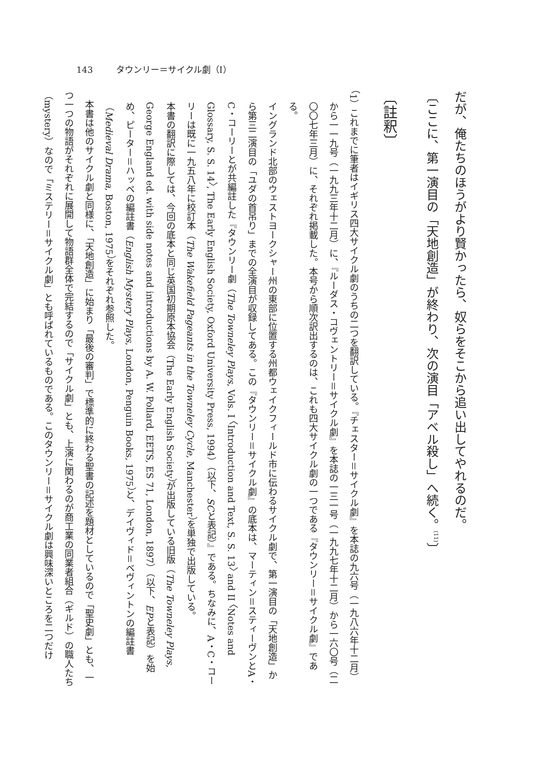143 タウンリー＝サイクル劇（I）
だが、俺たちのほうがより賢かったら、奴らをそこから追い出してやれるのだ。
〔ここに、第一演目の「天地創造」が終わり、次の演目「アベル殺し」へ続く。<sup>(11)</sup>〕
〔註釈〕
（1）これまでに筆者はイギリス四大サイクル劇のうちの二つを翻訳している。『チェスター＝サイクル劇』を本誌の九六号（一九八六年十二月）から一一九号（一九九三年十二月）に、『ルーダス・コヴェントリー＝サイクル劇』を本誌の一三一号（一九九七年十二月）から一六〇号（二〇〇七年三月）に、それぞれ掲載した。本号から順次訳出するのは、これも四大サイクル劇の一つである『タウンリー＝サイクル劇』である。
イングランド北部のウェストヨークシャー州の東部に位置する州都ウェイクフィールド市に伝わるサイクル劇で、第一演目の「天地創造」から第三二演目の「ユダの首吊り」までの全演目が収録してある。この『タウンリー＝サイクル劇』の底本は、マーティン＝スティーヴンとA・C・コーリーとが共編註した『タウンリー劇（The Towneley Plays, Vols. I 〈Introduction and Text, S. S. 13〉 and II 〈Notes and Glossary, S. S. 14〉, The Early English Society, Oxford University Press, 1994）（以下、SCと表記）』である。ちなみに、A・C・コーリーは既に一九五八年に校訂本（The Wakefield Pageants in the Towneley Cycle, Manchester）を単独で出版している。
本書の翻訳に際しては、今回の底本と同じ英国初期原本協会（The Early English Society）が出版している旧版（The Towneley Plays, George England ed. with side notes and introductions by A. W. Pollard, EETS, ES 71, London, 1897）（以下、EPと表記）を始め、ピーター＝ハッペの編註書（English Mystery Plays, London, Penguin Books, 1975）と、デイヴィド＝ベヴィントンの編註書（Medieval Drama, Boston, 1975）をそれぞれ参照した。
本書は他のサイクル劇と同様に、「天地創造」に始まり「最後の審判」で標準的に終わる聖書の記述を題材としているので「聖史劇」とも、一つ一つの物語がそれぞれに展開して物語群全体で完結するので「サイクル劇」とも、上演に関わるのが商工業の同業者組合（ギルド）の職人たち（mystery）なので「ミステリー＝サイクル劇」とも呼ばれているものである。このタウンリー＝サイクル劇は興味深いところを二つだけ